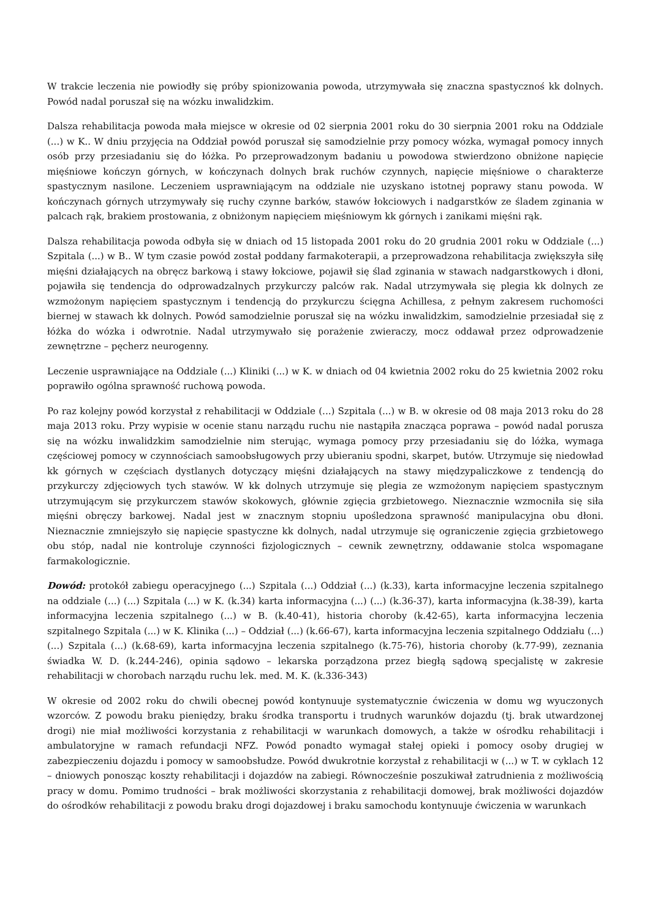W trakcie leczenia nie powiodły się próby spionizowania powoda, utrzymywała się znaczna spastycznoś kk dolnych. Powód nadal poruszał się na wózku inwalidzkim.
Dalsza rehabilitacja powoda mała miejsce w okresie od 02 sierpnia 2001 roku do 30 sierpnia 2001 roku na Oddziale (...) w K.. W dniu przyjęcia na Oddział powód poruszał się samodzielnie przy pomocy wózka, wymagał pomocy innych osób przy przesiadaniu się do łóżka. Po przeprowadzonym badaniu u powodowa stwierdzono obniżone napięcie mięśniowe kończyn górnych, w kończynach dolnych brak ruchów czynnych, napięcie mięśniowe o charakterze spastycznym nasilone. Leczeniem usprawniającym na oddziale nie uzyskano istotnej poprawy stanu powoda. W kończynach górnych utrzymywały się ruchy czynne barków, stawów łokciowych i nadgarstków ze śladem zginania w palcach rąk, brakiem prostowania, z obniżonym napięciem mięśniowym kk górnych i zanikami mięśni rąk.
Dalsza rehabilitacja powoda odbyła się w dniach od 15 listopada 2001 roku do 20 grudnia 2001 roku w Oddziale (...) Szpitala (...) w B.. W tym czasie powód został poddany farmakoterapii, a przeprowadzona rehabilitacja zwiększyła siłę mięśni działających na obręcz barkową i stawy łokciowe, pojawił się ślad zginania w stawach nadgarstkowych i dłoni, pojawiła się tendencja do odprowadzalnych przykurczy palców rak. Nadal utrzymywała się plegia kk dolnych ze wzmożonym napięciem spastycznym i tendencją do przykurczu ścięgna Achillesa, z pełnym zakresem ruchomości biernej w stawach kk dolnych. Powód samodzielnie poruszał się na wózku inwalidzkim, samodzielnie przesiadał się z łóżka do wózka i odwrotnie. Nadal utrzymywało się porażenie zwieraczy, mocz oddawał przez odprowadzenie zewnętrzne – pęcherz neurogenny.
Leczenie usprawniające na Oddziale (...) Kliniki (...) w K. w dniach od 04 kwietnia 2002 roku do 25 kwietnia 2002 roku poprawiło ogólna sprawność ruchową powoda.
Po raz kolejny powód korzystał z rehabilitacji w Oddziale (...) Szpitala (...) w B. w okresie od 08 maja 2013 roku do 28 maja 2013 roku. Przy wypisie w ocenie stanu narządu ruchu nie nastąpiła znacząca poprawa – powód nadal porusza się na wózku inwalidzkim samodzielnie nim sterując, wymaga pomocy przy przesiadaniu się do lóżka, wymaga częściowej pomocy w czynnościach samoobsługowych przy ubieraniu spodni, skarpet, butów. Utrzymuje się niedowład kk górnych w częściach dystlanych dotyczący mięśni działających na stawy międzypaliczkowe z tendencją do przykurczy zdjęciowych tych stawów. W kk dolnych utrzymuje się plegia ze wzmożonym napięciem spastycznym utrzymującym się przykurczem stawów skokowych, głównie zgięcia grzbietowego. Nieznacznie wzmocniła się siła mięśni obręczy barkowej. Nadal jest w znacznym stopniu upośledzona sprawność manipulacyjna obu dłoni. Nieznacznie zmniejszyło się napięcie spastyczne kk dolnych, nadal utrzymuje się ograniczenie zgięcia grzbietowego obu stóp, nadal nie kontroluje czynności fizjologicznych – cewnik zewnętrzny, oddawanie stolca wspomagane farmakologicznie.
Dowód: protokół zabiegu operacyjnego (...) Szpitala (...) Oddział (...) (k.33), karta informacyjne leczenia szpitalnego na oddziale (...) (...) Szpitala (...) w K. (k.34) karta informacyjna (...) (...) (k.36-37), karta informacyjna (k.38-39), karta informacyjna leczenia szpitalnego (...) w B. (k.40-41), historia choroby (k.42-65), karta informacyjna leczenia szpitalnego Szpitala (...) w K. Klinika (...) – Oddział (...) (k.66-67), karta informacyjna leczenia szpitalnego Oddziału (...) (...) Szpitala (...) (k.68-69), karta informacyjna leczenia szpitalnego (k.75-76), historia choroby (k.77-99), zeznania świadka W. D. (k.244-246), opinia sądowo – lekarska porządzona przez biegłą sądową specjalistę w zakresie rehabilitacji w chorobach narządu ruchu lek. med. M. K. (k.336-343)
W okresie od 2002 roku do chwili obecnej powód kontynuuje systematycznie ćwiczenia w domu wg wyuczonych wzorców. Z powodu braku pieniędzy, braku środka transportu i trudnych warunków dojazdu (tj. brak utwardzonej drogi) nie miał możliwości korzystania z rehabilitacji w warunkach domowych, a także w ośrodku rehabilitacji i ambulatoryjne w ramach refundacji NFZ. Powód ponadto wymagał stałej opieki i pomocy osoby drugiej w zabezpieczeniu dojazdu i pomocy w samoobsłudze. Powód dwukrotnie korzystał z rehabilitacji w (...) w T. w cyklach 12 – dniowych ponosząc koszty rehabilitacji i dojazdów na zabiegi. Równocześnie poszukiwał zatrudnienia z możliwością pracy w domu. Pomimo trudności – brak możliwości skorzystania z rehabilitacji domowej, brak możliwości dojazdów do ośrodków rehabilitacji z powodu braku drogi dojazdowej i braku samochodu kontynuuje ćwiczenia w warunkach